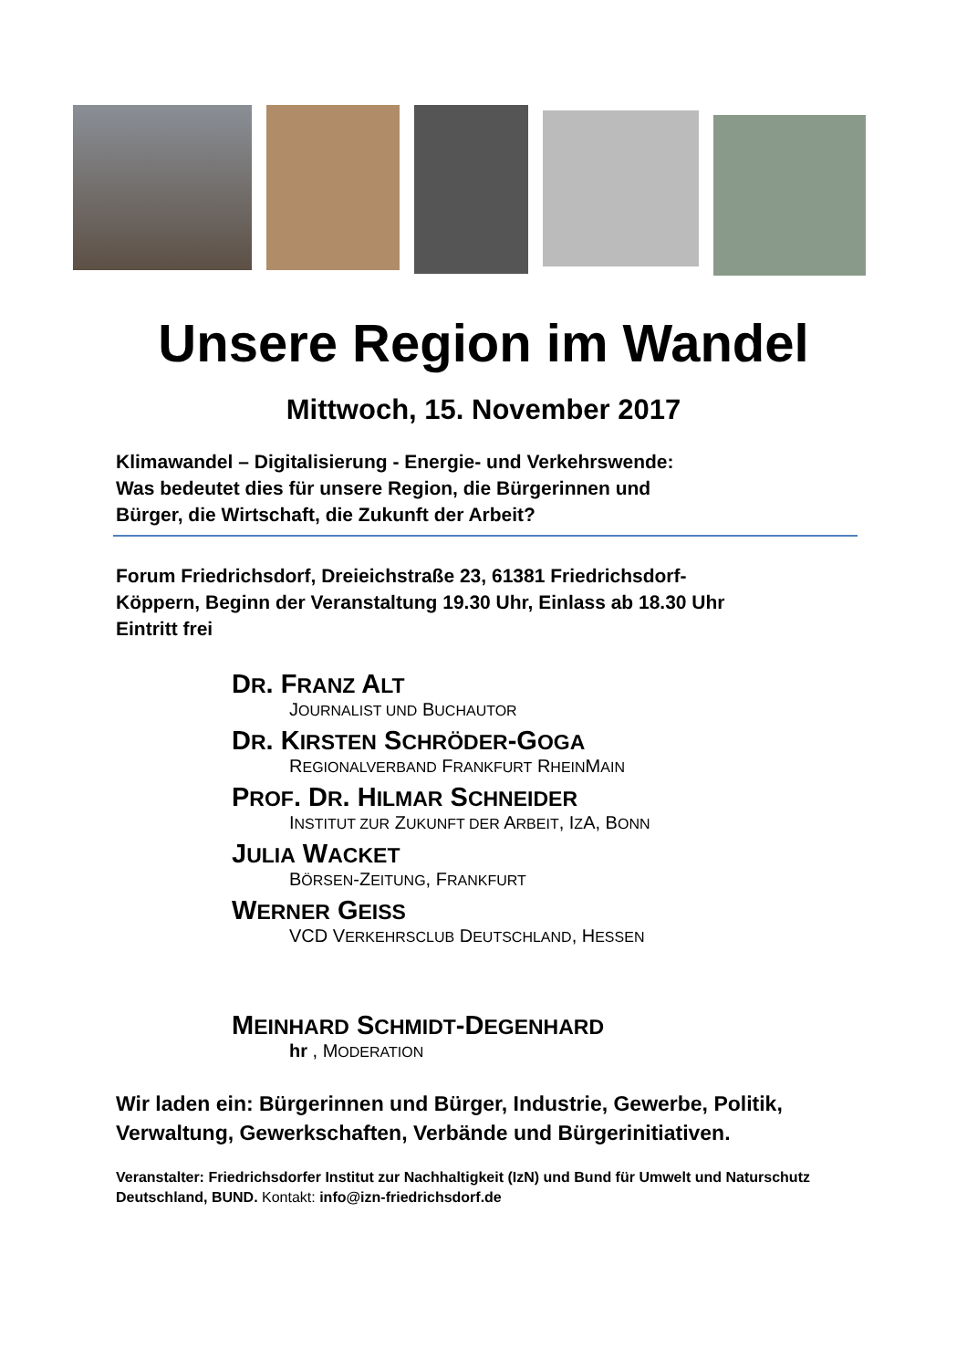Unsere Region im Wandel
Mittwoch, 15. November 2017
Klimawandel – Digitalisierung - Energie- und Verkehrswende:
Was bedeutet dies für unsere Region, die Bürgerinnen und
Bürger, die Wirtschaft, die Zukunft der Arbeit?
Forum Friedrichsdorf, Dreieichstraße 23, 61381 Friedrichsdorf-
Köppern, Beginn der Veranstaltung 19.30 Uhr, Einlass ab 18.30 Uhr
Eintritt frei
DR. FRANZ ALT
JOURNALIST UND BUCHAUTOR
DR. KIRSTEN SCHRÖDER-GOGA
REGIONALVERBAND FRANKFURT RHEINMAIN
PROF. DR. HILMAR SCHNEIDER
INSTITUT ZUR ZUKUNFT DER ARBEIT, IZA, BONN
JULIA WACKET
BÖRSEN-ZEITUNG, FRANKFURT
WERNER GEISS
VCD VERKEHRSCLUB DEUTSCHLAND, HESSEN
MEINHARD SCHMIDT-DEGENHARD
hr , MODERATION
Wir laden ein: Bürgerinnen und Bürger, Industrie, Gewerbe, Politik, Verwaltung, Gewerkschaften, Verbände und Bürgerinitiativen.
Veranstalter: Friedrichsdorfer Institut zur Nachhaltigkeit (IzN) und Bund für Umwelt und Naturschutz Deutschland, BUND. Kontakt: info@izn-friedrichsdorf.de